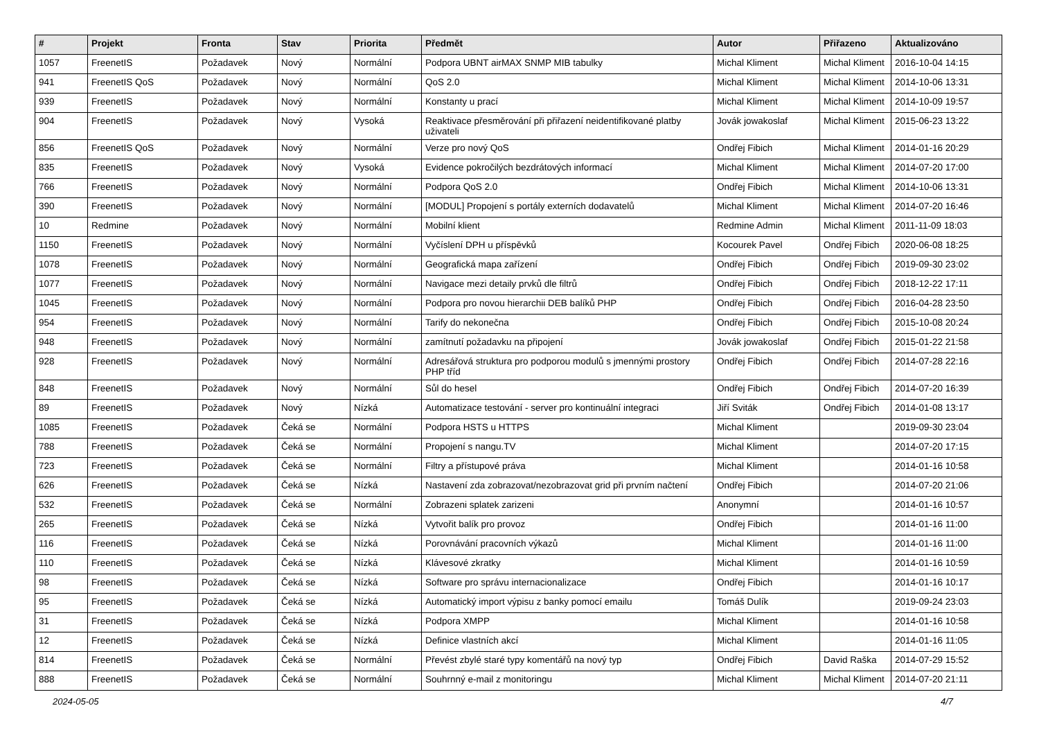| # | Projekt | Fronta | Stav | Priorita | Předmět | Autor | Přiřazeno | Aktualizováno |
| --- | --- | --- | --- | --- | --- | --- | --- | --- |
| 1057 | FreenetIS | Požadavek | Nový | Normální | Podpora UBNT airMAX SNMP MIB tabulky | Michal Kliment | Michal Kliment | 2016-10-04 14:15 |
| 941 | FreenetIS QoS | Požadavek | Nový | Normální | QoS 2.0 | Michal Kliment | Michal Kliment | 2014-10-06 13:31 |
| 939 | FreenetIS | Požadavek | Nový | Normální | Konstanty u prací | Michal Kliment | Michal Kliment | 2014-10-09 19:57 |
| 904 | FreenetIS | Požadavek | Nový | Vysoká | Reaktivace přesměrování při přiřazení neidentifikované platby uživateli | Jovák jowakoslaf | Michal Kliment | 2015-06-23 13:22 |
| 856 | FreenetIS QoS | Požadavek | Nový | Normální | Verze pro nový QoS | Ondřej Fibich | Michal Kliment | 2014-01-16 20:29 |
| 835 | FreenetIS | Požadavek | Nový | Vysoká | Evidence pokročilých bezdrátových informací | Michal Kliment | Michal Kliment | 2014-07-20 17:00 |
| 766 | FreenetIS | Požadavek | Nový | Normální | Podpora QoS 2.0 | Ondřej Fibich | Michal Kliment | 2014-10-06 13:31 |
| 390 | FreenetIS | Požadavek | Nový | Normální | [MODUL] Propojení s portály externích dodavatelů | Michal Kliment | Michal Kliment | 2014-07-20 16:46 |
| 10 | Redmine | Požadavek | Nový | Normální | Mobilní klient | Redmine Admin | Michal Kliment | 2011-11-09 18:03 |
| 1150 | FreenetIS | Požadavek | Nový | Normální | Vyčíslení DPH u příspěvků | Kocourek Pavel | Ondřej Fibich | 2020-06-08 18:25 |
| 1078 | FreenetIS | Požadavek | Nový | Normální | Geografická mapa zařízení | Ondřej Fibich | Ondřej Fibich | 2019-09-30 23:02 |
| 1077 | FreenetIS | Požadavek | Nový | Normální | Navigace mezi detaily prvků dle filtrů | Ondřej Fibich | Ondřej Fibich | 2018-12-22 17:11 |
| 1045 | FreenetIS | Požadavek | Nový | Normální | Podpora pro novou hierarchii DEB balíků PHP | Ondřej Fibich | Ondřej Fibich | 2016-04-28 23:50 |
| 954 | FreenetIS | Požadavek | Nový | Normální | Tarify do nekonečna | Ondřej Fibich | Ondřej Fibich | 2015-10-08 20:24 |
| 948 | FreenetIS | Požadavek | Nový | Normální | zamítnutí požadavku na připojení | Jovák jowakoslaf | Ondřej Fibich | 2015-01-22 21:58 |
| 928 | FreenetIS | Požadavek | Nový | Normální | Adresářová struktura pro podporou modulů s jmennými prostory PHP tříd | Ondřej Fibich | Ondřej Fibich | 2014-07-28 22:16 |
| 848 | FreenetIS | Požadavek | Nový | Normální | Sůl do hesel | Ondřej Fibich | Ondřej Fibich | 2014-07-20 16:39 |
| 89 | FreenetIS | Požadavek | Nový | Nízká | Automatizace testování - server pro kontinuální integraci | Jiří Sviták | Ondřej Fibich | 2014-01-08 13:17 |
| 1085 | FreenetIS | Požadavek | Čeká se | Normální | Podpora HSTS u HTTPS | Michal Kliment | | 2019-09-30 23:04 |
| 788 | FreenetIS | Požadavek | Čeká se | Normální | Propojení s nangu.TV | Michal Kliment | | 2014-07-20 17:15 |
| 723 | FreenetIS | Požadavek | Čeká se | Normální | Filtry a přístupové práva | Michal Kliment | | 2014-01-16 10:58 |
| 626 | FreenetIS | Požadavek | Čeká se | Nízká | Nastavení zda zobrazovat/nezobrazovat grid při prvním načtení | Ondřej Fibich | | 2014-07-20 21:06 |
| 532 | FreenetIS | Požadavek | Čeká se | Normální | Zobrazeni splatek zarizeni | Anonymní | | 2014-01-16 10:57 |
| 265 | FreenetIS | Požadavek | Čeká se | Nízká | Vytvořit balík pro provoz | Ondřej Fibich | | 2014-01-16 11:00 |
| 116 | FreenetIS | Požadavek | Čeká se | Nízká | Porovnávání pracovních výkazů | Michal Kliment | | 2014-01-16 11:00 |
| 110 | FreenetIS | Požadavek | Čeká se | Nízká | Klávesové zkratky | Michal Kliment | | 2014-01-16 10:59 |
| 98 | FreenetIS | Požadavek | Čeká se | Nízká | Software pro správu internacionalizace | Ondřej Fibich | | 2014-01-16 10:17 |
| 95 | FreenetIS | Požadavek | Čeká se | Nízká | Automatický import výpisu z banky pomocí emailu | Tomáš Dulík | | 2019-09-24 23:03 |
| 31 | FreenetIS | Požadavek | Čeká se | Nízká | Podpora XMPP | Michal Kliment | | 2014-01-16 10:58 |
| 12 | FreenetIS | Požadavek | Čeká se | Nízká | Definice vlastních akcí | Michal Kliment | | 2014-01-16 11:05 |
| 814 | FreenetIS | Požadavek | Čeká se | Normální | Převést zbylé staré typy komentářů na nový typ | Ondřej Fibich | David Raška | 2014-07-29 15:52 |
| 888 | FreenetIS | Požadavek | Čeká se | Normální | Souhrnný e-mail z monitoringu | Michal Kliment | Michal Kliment | 2014-07-20 21:11 |
2024-05-05 4/7